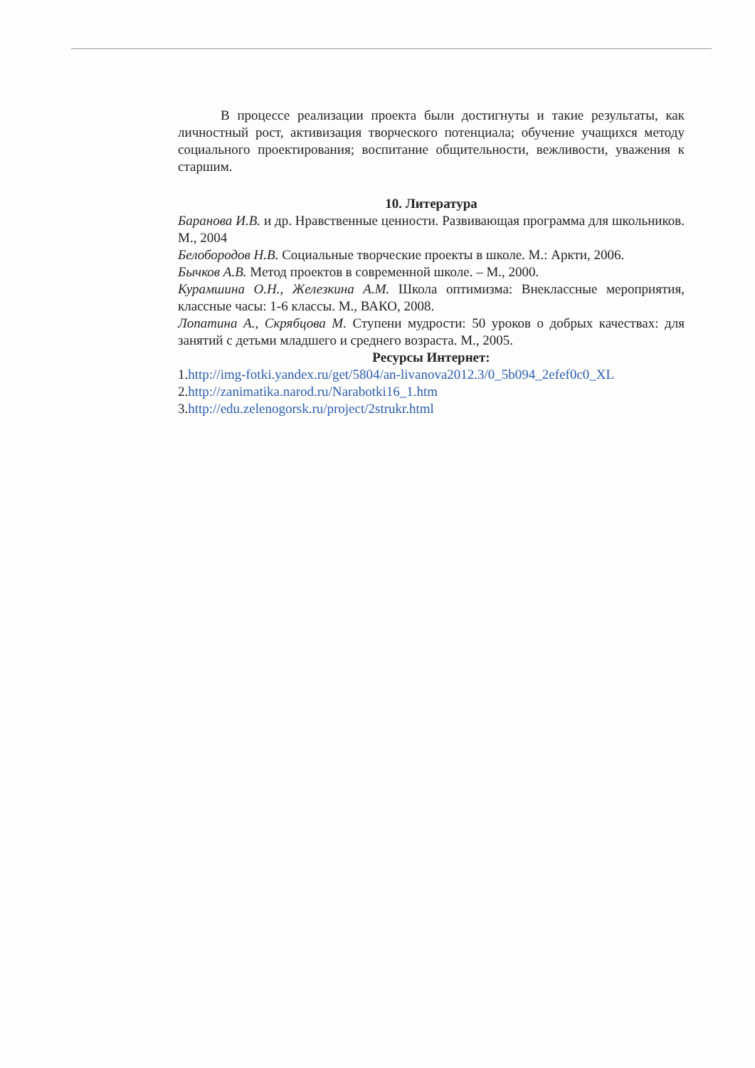В процессе реализации проекта были достигнуты и такие результаты, как личностный рост, активизация творческого потенциала; обучение учащихся методу социального проектирования; воспитание общительности, вежливости, уважения к старшим.
10. Литература
Баранова И.В. и др. Нравственные ценности. Развивающая программа для школьников. М., 2004
Белобородов Н.В. Социальные творческие проекты в школе. М.: Аркти, 2006.
Бычков А.В. Метод проектов в современной школе. – М., 2000.
Курамшина О.Н., Железкина А.М. Школа оптимизма: Внеклассные мероприятия, классные часы: 1-6 классы. М., ВАКО, 2008.
Лопатина А., Скрябцова М. Ступени мудрости: 50 уроков о добрых качествах: для занятий с детьми младшего и среднего возраста. М., 2005.
Ресурсы Интернет:
1.http://img-fotki.yandex.ru/get/5804/an-livanova2012.3/0_5b094_2efef0c0_XL
2.http://zanimatika.narod.ru/Narabotki16_1.htm
3.http://edu.zelenogorsk.ru/project/2strukr.html